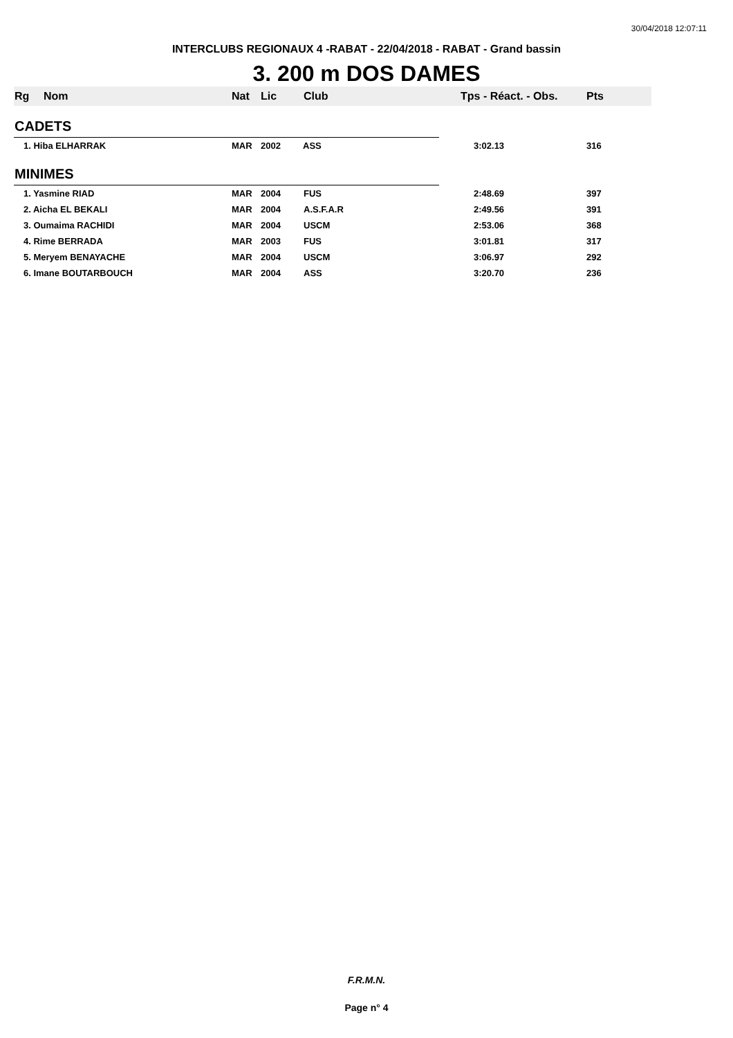30/04/2018 12:07:11
INTERCLUBS REGIONAUX 4 -RABAT - 22/04/2018 - RABAT - Grand bassin
3. 200 m DOS DAMES
| Rg | Nom | Nat | Lic | Club | Tps - Réact. - Obs. | Pts |
| --- | --- | --- | --- | --- | --- | --- |
| CADETS | | | | | | |
| 1. Hiba ELHARRAK | | MAR | 2002 | ASS | 3:02.13 | 316 |
| MINIMES | | | | | | |
| 1. Yasmine RIAD | | MAR | 2004 | FUS | 2:48.69 | 397 |
| 2. Aicha EL BEKALI | | MAR | 2004 | A.S.F.A.R | 2:49.56 | 391 |
| 3. Oumaima RACHIDI | | MAR | 2004 | USCM | 2:53.06 | 368 |
| 4. Rime BERRADA | | MAR | 2003 | FUS | 3:01.81 | 317 |
| 5. Meryem BENAYACHE | | MAR | 2004 | USCM | 3:06.97 | 292 |
| 6. Imane BOUTARBOUCH | | MAR | 2004 | ASS | 3:20.70 | 236 |
F.R.M.N.
Page n° 4